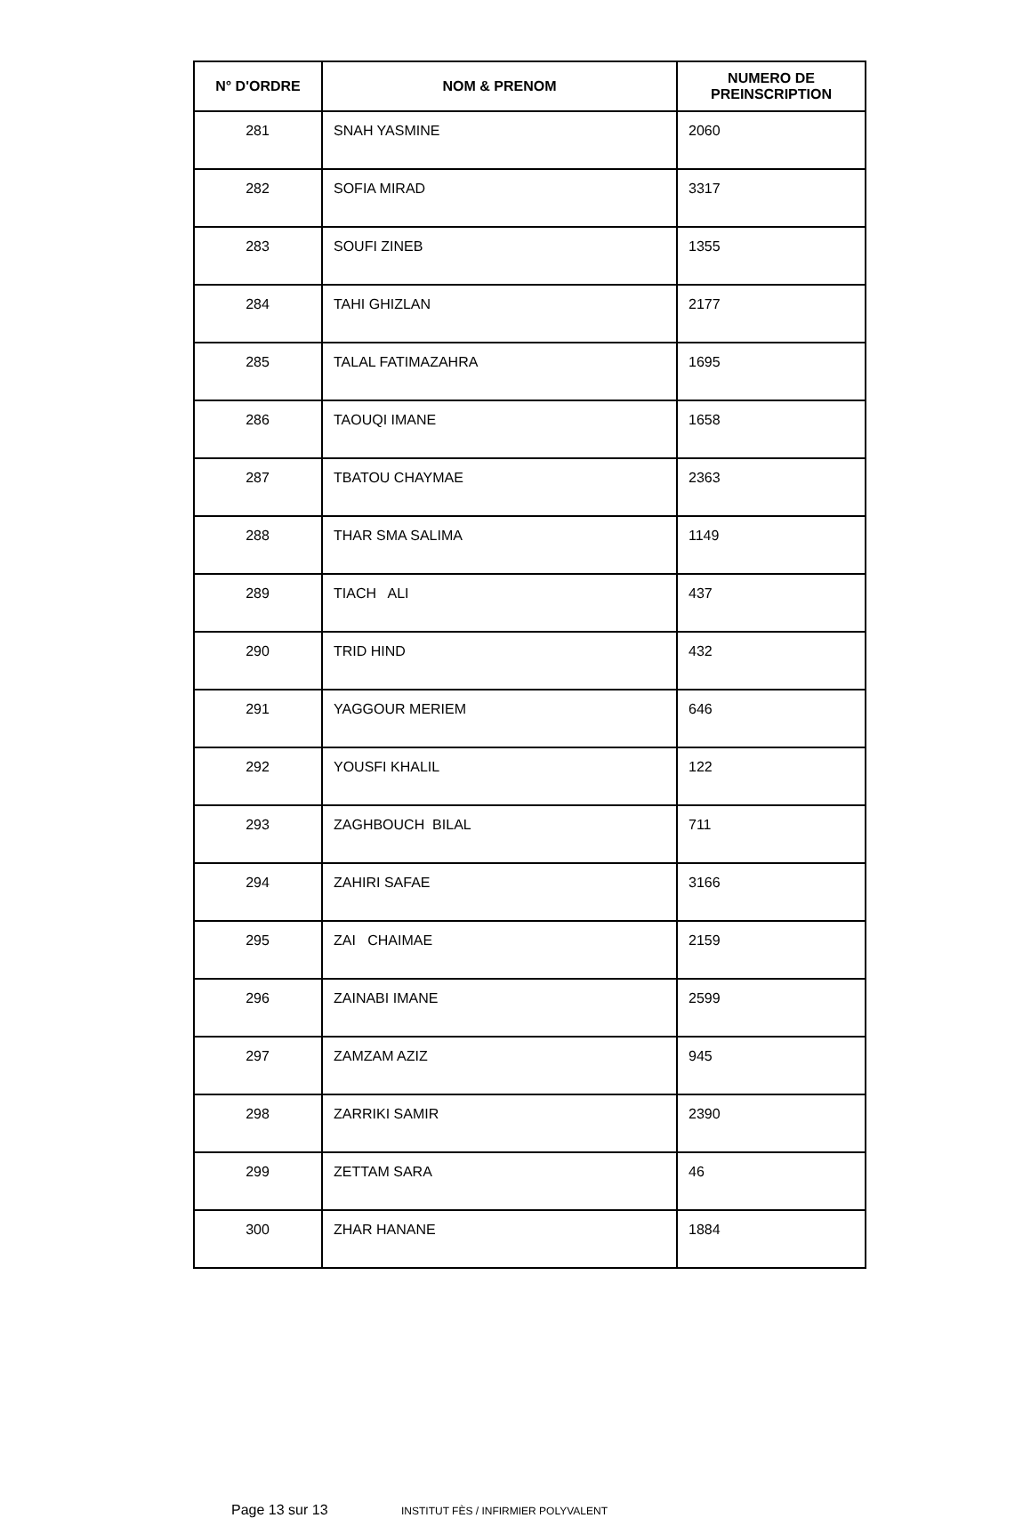| N° D'ORDRE | NOM & PRENOM | NUMERO DE PREINSCRIPTION |
| --- | --- | --- |
| 281 | SNAH YASMINE | 2060 |
| 282 | SOFIA MIRAD | 3317 |
| 283 | SOUFI ZINEB | 1355 |
| 284 | TAHI GHIZLAN | 2177 |
| 285 | TALAL FATIMAZAHRA | 1695 |
| 286 | TAOUQI IMANE | 1658 |
| 287 | TBATOU CHAYMAE | 2363 |
| 288 | THAR SMA SALIMA | 1149 |
| 289 | TIACH ALI | 437 |
| 290 | TRID HIND | 432 |
| 291 | YAGGOUR MERIEM | 646 |
| 292 | YOUSFI KHALIL | 122 |
| 293 | ZAGHBOUCH BILAL | 711 |
| 294 | ZAHIRI SAFAE | 3166 |
| 295 | ZAI CHAIMAE | 2159 |
| 296 | ZAINABI IMANE | 2599 |
| 297 | ZAMZAM AZIZ | 945 |
| 298 | ZARRIKI SAMIR | 2390 |
| 299 | ZETTAM SARA | 46 |
| 300 | ZHAR HANANE | 1884 |
Page 13 sur 13 INSTITUT FÈS / INFIRMIER POLYVALENT